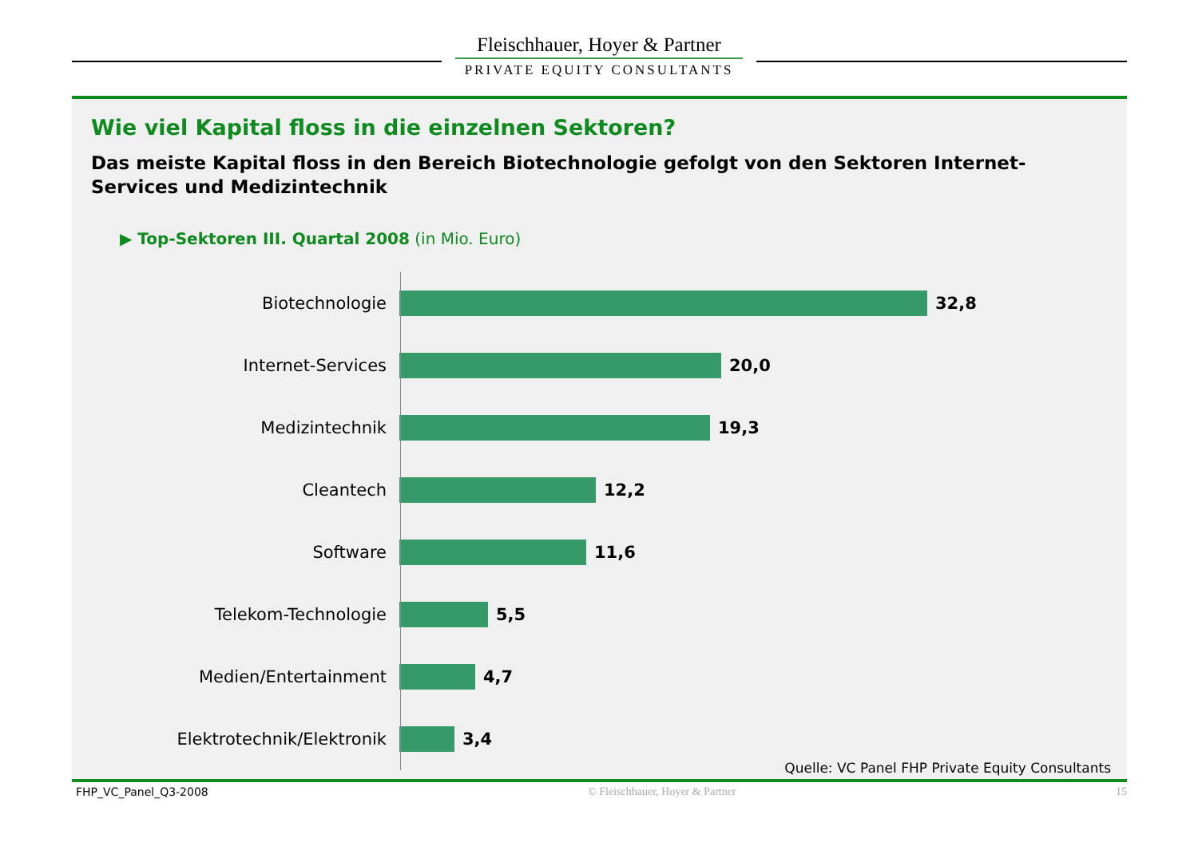Fleischhauer, Hoyer & Partner
PRIVATE EQUITY CONSULTANTS
Wie viel Kapital floss in die einzelnen Sektoren?
Das meiste Kapital floss in den Bereich Biotechnologie gefolgt von den Sektoren Internet-Services und Medizintechnik
▶ Top-Sektoren III. Quartal 2008 (in Mio. Euro)
Biotechnologie 32,8
Internet-Services 20,0
Medizintechnik 19,3
Cleantech 12,2
Software 11,6
Telekom-Technologie 5,5
Medien/Entertainment 4,7
Elektrotechnik/Elektronik 3,4
Quelle: VC Panel FHP Private Equity Consultants
FHP_VC_Panel_Q3-2008 © Fleischhauer, Hoyer & Partner 15